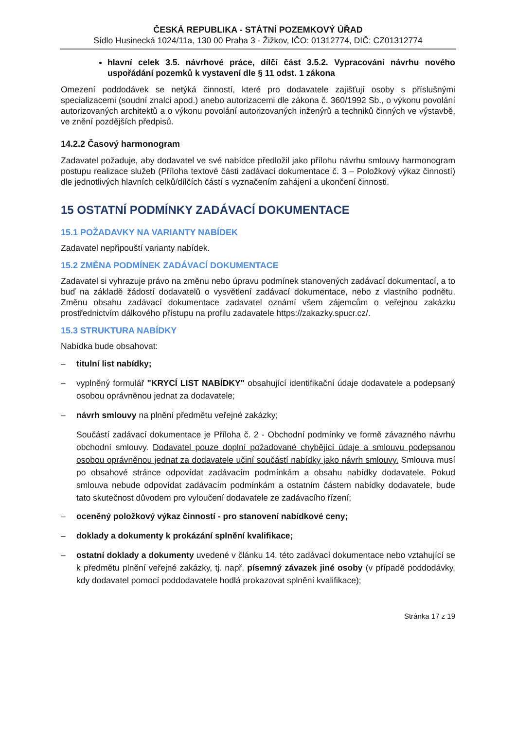ČESKÁ REPUBLIKA - STÁTNÍ POZEMKOVÝ ÚŘAD
Sídlo Husinecká 1024/11a, 130 00 Praha 3 - Žižkov, IČO: 01312774, DIČ: CZ01312774
hlavní celek 3.5. návrhové práce, dílčí část 3.5.2. Vypracování návrhu nového uspořádání pozemků k vystavení dle § 11 odst. 1 zákona
Omezení poddodávek se netýká činností, které pro dodavatele zajišťují osoby s příslušnými specializacemi (soudní znalci apod.) anebo autorizacemi dle zákona č. 360/1992 Sb., o výkonu povolání autorizovaných architektů a o výkonu povolání autorizovaných inženýrů a techniků činných ve výstavbě, ve znění pozdějších předpisů.
14.2.2 Časový harmonogram
Zadavatel požaduje, aby dodavatel ve své nabídce předložil jako přílohu návrhu smlouvy harmonogram postupu realizace služeb (Příloha textové části zadávací dokumentace č. 3 – Položkový výkaz činností) dle jednotlivých hlavních celků/dílčích částí s vyznačením zahájení a ukončení činnosti.
15 OSTATNÍ PODMÍNKY ZADÁVACÍ DOKUMENTACE
15.1 POŽADAVKY NA VARIANTY NABÍDEK
Zadavatel nepřipouští varianty nabídek.
15.2 ZMĚNA PODMÍNEK ZADÁVACÍ DOKUMENTACE
Zadavatel si vyhrazuje právo na změnu nebo úpravu podmínek stanovených zadávací dokumentací, a to buď na základě žádostí dodavatelů o vysvětlení zadávací dokumentace, nebo z vlastního podnětu. Změnu obsahu zadávací dokumentace zadavatel oznámí všem zájemcům o veřejnou zakázku prostřednictvím dálkového přístupu na profilu zadavatele https://zakazky.spucr.cz/.
15.3 STRUKTURA NABÍDKY
Nabídka bude obsahovat:
– titulní list nabídky;
– vyplněný formulář "KRYCÍ LIST NABÍDKY" obsahující identifikační údaje dodavatele a podepsaný osobou oprávněnou jednat za dodavatele;
– návrh smlouvy na plnění předmětu veřejné zakázky;
Součástí zadávací dokumentace je Příloha č. 2 - Obchodní podmínky ve formě závazného návrhu obchodní smlouvy. Dodavatel pouze doplní požadované chybějící údaje a smlouvu podepsanou osobou oprávněnou jednat za dodavatele učiní součástí nabídky jako návrh smlouvy. Smlouva musí po obsahové stránce odpovídat zadávacím podmínkám a obsahu nabídky dodavatele. Pokud smlouva nebude odpovídat zadávacím podmínkám a ostatním částem nabídky dodavatele, bude tato skutečnost důvodem pro vyloučení dodavatele ze zadávacího řízení;
– oceněný položkový výkaz činností - pro stanovení nabídkové ceny;
– doklady a dokumenty k prokázání splnění kvalifikace;
– ostatní doklady a dokumenty uvedené v článku 14. této zadávací dokumentace nebo vztahující se k předmětu plnění veřejné zakázky, tj. např. písemný závazek jiné osoby (v případě poddodávky, kdy dodavatel pomocí poddodavatele hodlá prokazovat splnění kvalifikace);
Stránka 17 z 19